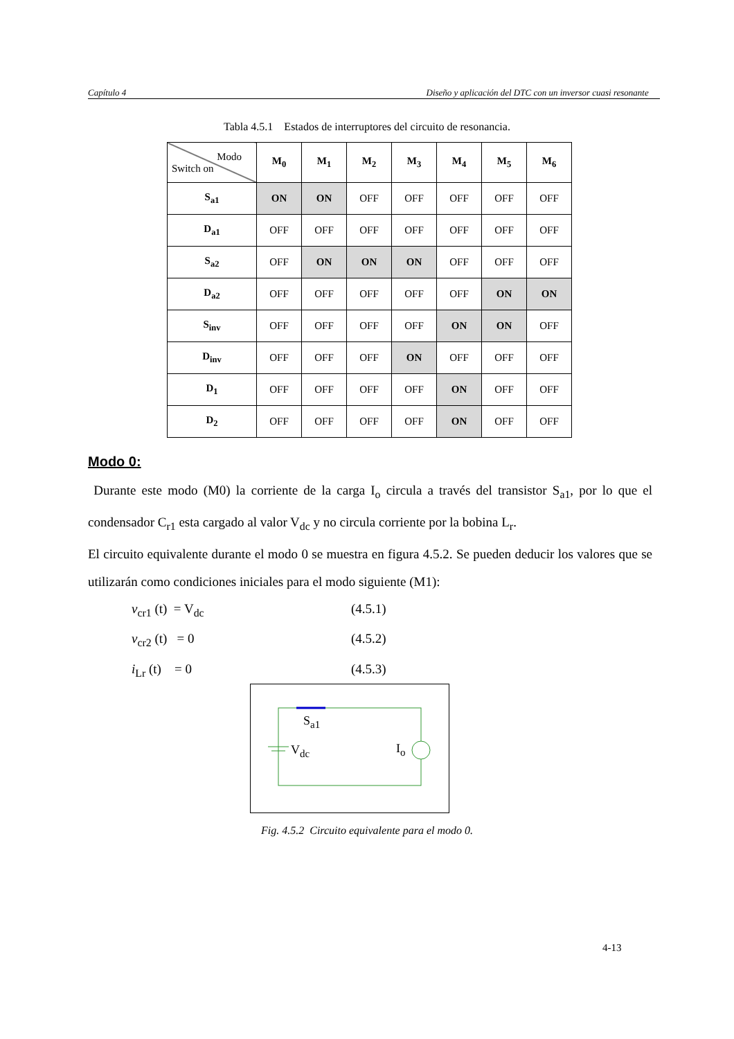Capítulo 4 Diseño y aplicación del DTC con un inversor cuasi resonante
Tabla 4.5.1 Estados de interruptores del circuito de resonancia.
| Modo Switch on | M<sub>0</sub> | M<sub>1</sub> | M<sub>2</sub> | M<sub>3</sub> | M<sub>4</sub> | M<sub>5</sub> | M<sub>6</sub> |
| --- | --- | --- | --- | --- | --- | --- | --- |
| S<sub>a1</sub> | ON | ON | OFF | OFF | OFF | OFF | OFF |
| D<sub>a1</sub> | OFF | OFF | OFF | OFF | OFF | OFF | OFF |
| S<sub>a2</sub> | OFF | ON | ON | ON | OFF | OFF | OFF |
| D<sub>a2</sub> | OFF | OFF | OFF | OFF | OFF | ON | ON |
| S<sub>inv</sub> | OFF | OFF | OFF | OFF | ON | ON | OFF |
| D<sub>inv</sub> | OFF | OFF | OFF | ON | OFF | OFF | OFF |
| D<sub>1</sub> | OFF | OFF | OFF | OFF | ON | OFF | OFF |
| D<sub>2</sub> | OFF | OFF | OFF | OFF | ON | OFF | OFF |
Modo 0:
Durante este modo (M0) la corriente de la carga I<sub>o</sub> circula a través del transistor S<sub>a1</sub>, por lo que el condensador C<sub>r1</sub> esta cargado al valor V<sub>dc</sub> y no circula corriente por la bobina L<sub>r</sub>.
El circuito equivalente durante el modo 0 se muestra en figura 4.5.2. Se pueden deducir los valores que se utilizarán como condiciones iniciales para el modo siguiente (M1):
v<sub>cr1</sub> (t) = V<sub>dc</sub> (4.5.1)
v<sub>cr2</sub> (t) = 0 (4.5.2)
i<sub>Lr</sub> (t) = 0 (4.5.3)
S<sub>a1</sub>
V<sub>dc</sub> I<sub>o</sub>
Fig. 4.5.2 Circuito equivalente para el modo 0.
4-13